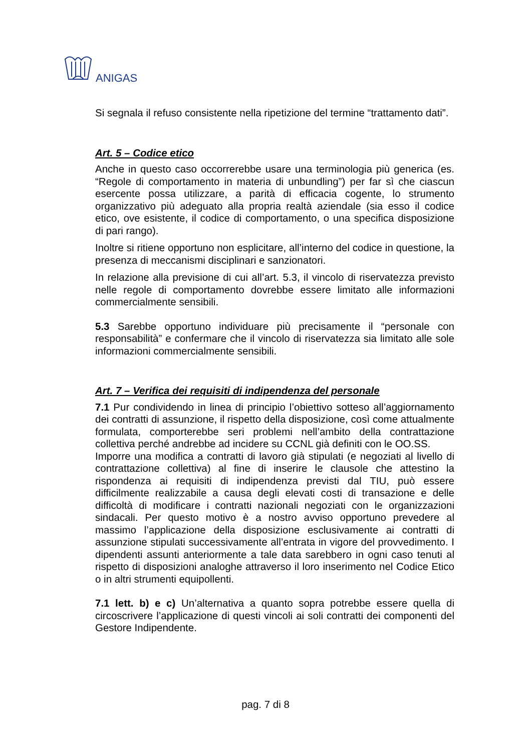ANIGAS
Si segnala il refuso consistente nella ripetizione del termine “trattamento dati”.
Art. 5 – Codice etico
Anche in questo caso occorrerebbe usare una terminologia più generica (es. “Regole di comportamento in materia di unbundling”) per far sì che ciascun esercente possa utilizzare, a parità di efficacia cogente, lo strumento organizzativo più adeguato alla propria realtà aziendale (sia esso il codice etico, ove esistente, il codice di comportamento, o una specifica disposizione di pari rango).
Inoltre si ritiene opportuno non esplicitare, all’interno del codice in questione, la presenza di meccanismi disciplinari e sanzionatori.
In relazione alla previsione di cui all’art. 5.3, il vincolo di riservatezza previsto nelle regole di comportamento dovrebbe essere limitato alle informazioni commercialmente sensibili.
5.3 Sarebbe opportuno individuare più precisamente il “personale con responsabilità” e confermare che il vincolo di riservatezza sia limitato alle sole informazioni commercialmente sensibili.
Art. 7 – Verifica dei requisiti di indipendenza del personale
7.1 Pur condividendo in linea di principio l’obiettivo sotteso all’aggiornamento dei contratti di assunzione, il rispetto della disposizione, così come attualmente formulata, comporterebbe seri problemi nell’ambito della contrattazione collettiva perché andrebbe ad incidere su CCNL già definiti con le OO.SS.
Imporre una modifica a contratti di lavoro già stipulati (e negoziati al livello di contrattazione collettiva) al fine di inserire le clausole che attestino la rispondenza ai requisiti di indipendenza previsti dal TIU, può essere difficilmente realizzabile a causa degli elevati costi di transazione e delle difficoltà di modificare i contratti nazionali negoziati con le organizzazioni sindacali. Per questo motivo è a nostro avviso opportuno prevedere al massimo l’applicazione della disposizione esclusivamente ai contratti di assunzione stipulati successivamente all’entrata in vigore del provvedimento. I dipendenti assunti anteriormente a tale data sarebbero in ogni caso tenuti al rispetto di disposizioni analoghe attraverso il loro inserimento nel Codice Etico o in altri strumenti equipollenti.
7.1 lett. b) e c) Un’alternativa a quanto sopra potrebbe essere quella di circoscrivere l’applicazione di questi vincoli ai soli contratti dei componenti del Gestore Indipendente.
pag. 7 di 8